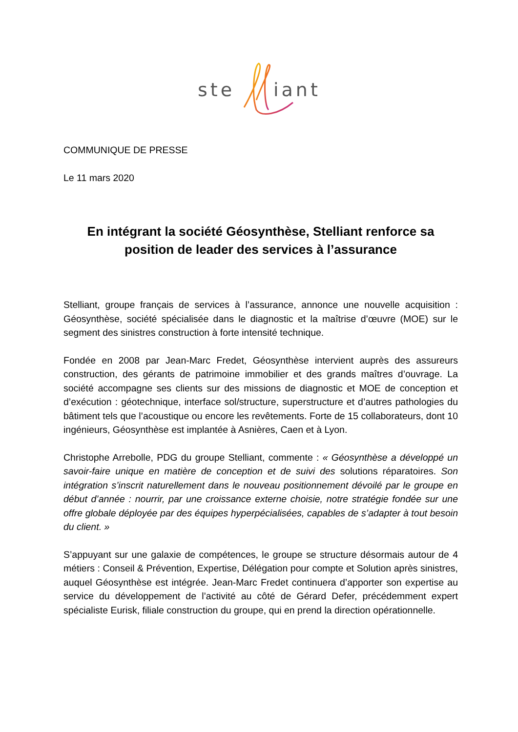ste
iant
COMMUNIQUE DE PRESSE
Le 11 mars 2020
En intégrant la société Géosynthèse, Stelliant renforce sa position de leader des services à l’assurance
Stelliant, groupe français de services à l’assurance, annonce une nouvelle acquisition : Géosynthèse, société spécialisée dans le diagnostic et la maîtrise d’œuvre (MOE) sur le segment des sinistres construction à forte intensité technique.
Fondée en 2008 par Jean-Marc Fredet, Géosynthèse intervient auprès des assureurs construction, des gérants de patrimoine immobilier et des grands maîtres d’ouvrage. La société accompagne ses clients sur des missions de diagnostic et MOE de conception et d’exécution : géotechnique, interface sol/structure, superstructure et d’autres pathologies du bâtiment tels que l’acoustique ou encore les revêtements. Forte de 15 collaborateurs, dont 10 ingénieurs, Géosynthèse est implantée à Asnières, Caen et à Lyon.
Christophe Arrebolle, PDG du groupe Stelliant, commente : « Géosynthèse a développé un savoir-faire unique en matière de conception et de suivi des solutions réparatoires. Son intégration s’inscrit naturellement dans le nouveau positionnement dévoilé par le groupe en début d’année : nourrir, par une croissance externe choisie, notre stratégie fondée sur une offre globale déployée par des équipes hyperpécialisées, capables de s’adapter à tout besoin du client. »
S’appuyant sur une galaxie de compétences, le groupe se structure désormais autour de 4 métiers : Conseil & Prévention, Expertise, Délégation pour compte et Solution après sinistres, auquel Géosynthèse est intégrée. Jean-Marc Fredet continuera d’apporter son expertise au service du développement de l’activité au côté de Gérard Defer, précédemment expert spécialiste Eurisk, filiale construction du groupe, qui en prend la direction opérationnelle.